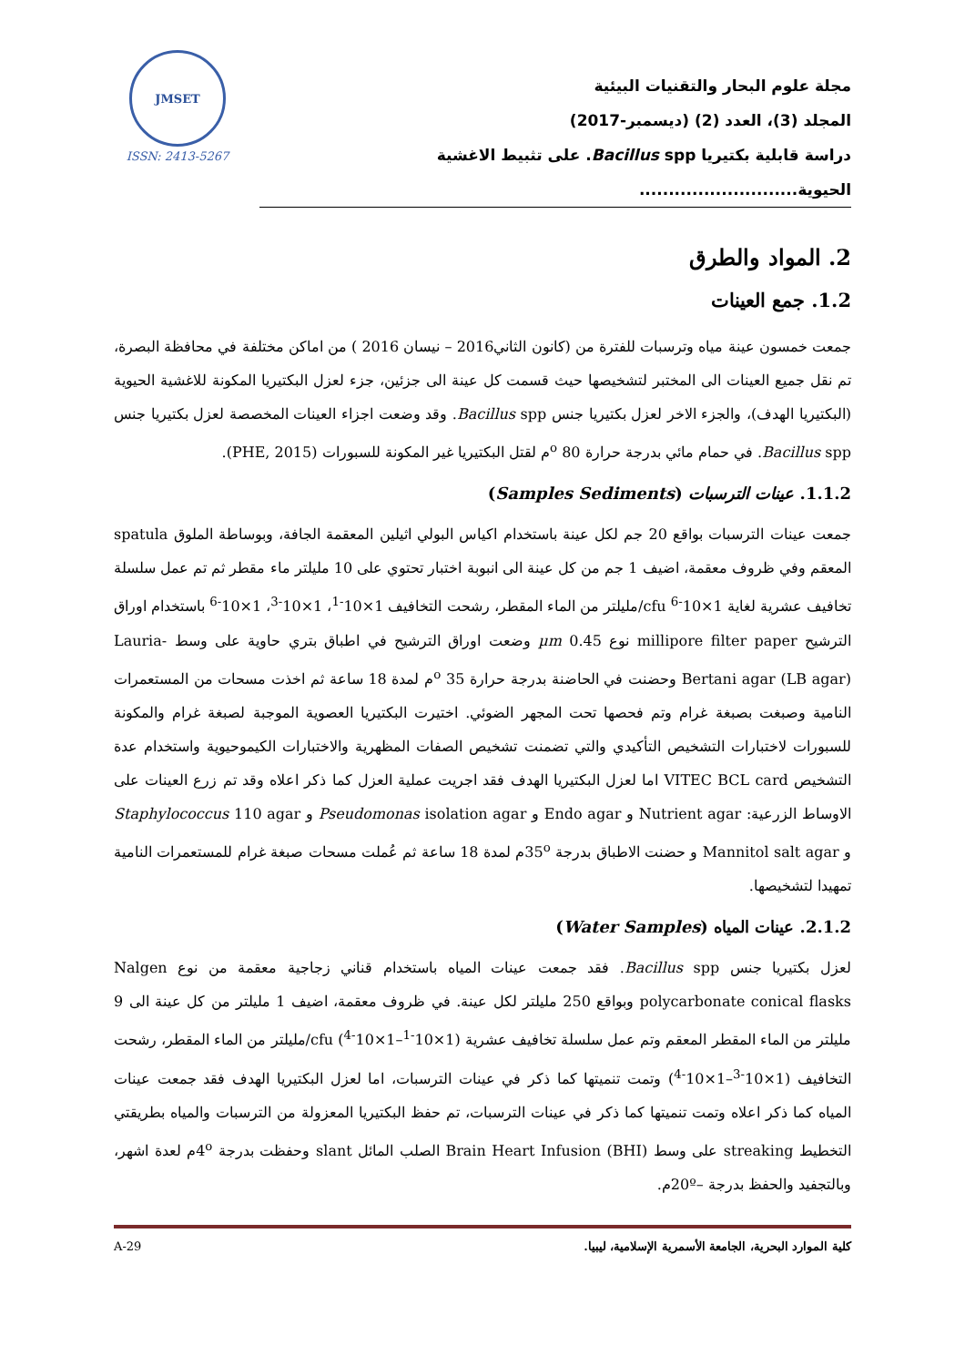مجلة علوم البحار والتقنيات البيئية
المجلد (3)، العدد (2) (ديسمبر-2017)
دراسة قابلية بكتيريا Bacillus spp. على تثبيط الاغشية الحيوية...........................
JMSET
ISSN: 2413-5267
2. المواد والطرق
1.2. جمع العينات
جمعت خمسون عينة مياه وترسبات للفترة من (كانون الثاني2016 – نيسان 2016 ) من اماكن مختلفة في محافظة البصرة، تم نقل جميع العينات الى المختبر لتشخيصها حيث قسمت كل عينة الى جزئين، جزء لعزل البكتيريا المكونة للاغشية الحيوية (البكتيريا الهدف)، والجزء الاخر لعزل بكتيريا جنس Bacillus spp. وقد وضعت اجزاء العينات المخصصة لعزل بكتيريا جنس Bacillus spp. في حمام مائي بدرجة حرارة 80 <sup>o</sup>م لقتل البكتيريا غير المكونة للسبورات (PHE, 2015).
1.1.2. عينات الترسبات (Samples Sediments)
جمعت عينات الترسبات بواقع 20 جم لكل عينة باستخدام اكياس البولي اثيلين المعقمة الجافة، وبوساطة الملوق spatula المعقم وفي ظروف معقمة، اضيف 1 جم من كل عينة الى انبوبة اختبار تحتوي على 10 مليلتر ماء مقطر ثم تم عمل سلسلة تخافيف عشرية لغاية 1×10<sup>-6</sup> cfu/مليلتر من الماء المقطر، رشحت التخافيف 1×10<sup>-1</sup>، 1×10<sup>-3</sup>، 1×10<sup>-6</sup> باستخدام اوراق الترشيح millipore filter paper نوع µm 0.45 وضعت اوراق الترشيح في اطباق بتري حاوية على وسط Lauria-Bertani agar (LB agar) وحضنت في الحاضنة بدرجة حرارة 35 <sup>o</sup>م لمدة 18 ساعة ثم اخذت مسحات من المستعمرات النامية وصبغت بصبغة غرام وتم فحصها تحت المجهر الضوئي. اختيرت البكتيريا العصوية الموجبة لصبغة غرام والمكونة للسبورات لاختبارات التشخيص التأكيدي والتي تضمنت تشخيص الصفات المظهرية والاختبارات الكيموحيوية واستخدام عدة التشخيص VITEC BCL card اما لعزل البكتيريا الهدف فقد اجريت عملية العزل كما ذكر اعلاه وقد تم زرع العينات على الاوساط الزرعية: Nutrient agar و Endo agar و Pseudomonas isolation agar و Staphylococcus 110 agar و Mannitol salt agar و حضنت الاطباق بدرجة 35<sup>o</sup>م لمدة 18 ساعة ثم عُملت مسحات صبغة غرام للمستعمرات النامية تمهيدا لتشخيصها.
2.1.2. عينات المياه (Water Samples)
لعزل بكتيريا جنس Bacillus spp. فقد جمعت عينات المياه باستخدام قناني زجاجية معقمة من نوع Nalgen polycarbonate conical flasks وبواقع 250 مليلتر لكل عينة. في ظروف معقمة، اضيف 1 مليلتر من كل عينة الى 9 مليلتر من الماء المقطر المعقم وتم عمل سلسلة تخافيف عشرية (1×10<sup>-1</sup>–1×10<sup>-4</sup>) cfu/مليلتر من الماء المقطر، رشحت التخافيف (1×10<sup>-3</sup>–1×10<sup>-4</sup>) وتمت تنميتها كما ذكر في عينات الترسبات، اما لعزل البكتيريا الهدف فقد جمعت عينات المياه كما ذكر اعلاه وتمت تنميتها كما ذكر في عينات الترسبات، تم حفظ البكتيريا المعزولة من الترسبات والمياه بطريقتي التخطيط streaking على وسط (BHI) Brain Heart Infusion الصلب المائل slant وحفظت بدرجة 4<sup>o</sup>م لعدة اشهر، وبالتجفيد والحفظ بدرجة –20ºم.
كلية الموارد البحرية، الجامعة الأسمرية الإسلامية، ليبيا. A-29